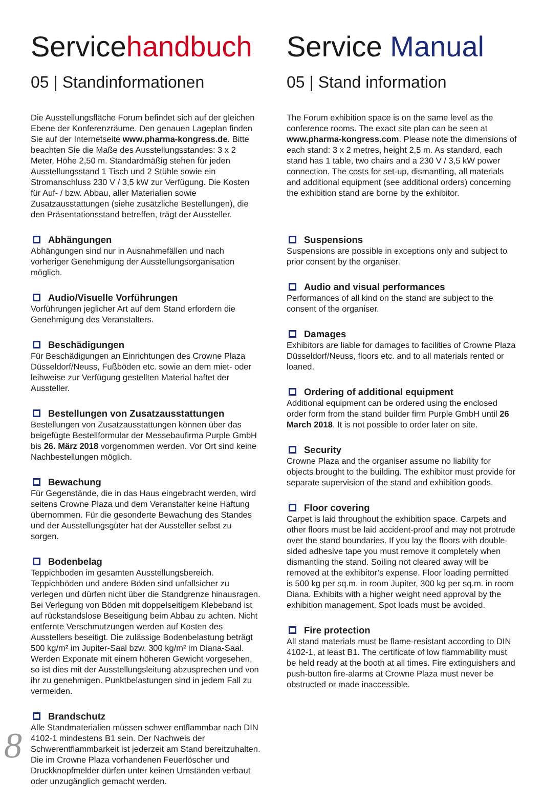Servicehandbuch
05 | Standinformationen
Die Ausstellungsfläche Forum befindet sich auf der gleichen Ebene der Konferenzräume. Den genauen Lageplan finden Sie auf der Internetseite www.pharma-kongress.de. Bitte beachten Sie die Maße des Ausstellungsstandes: 3 x 2 Meter, Höhe 2,50 m. Standardmäßig stehen für jeden Ausstellungsstand 1 Tisch und 2 Stühle sowie ein Stromanschluss 230 V / 3,5 kW zur Verfügung. Die Kosten für Auf- / bzw. Abbau, aller Materialien sowie Zusatzausstattungen (siehe zusätzliche Bestellungen), die den Präsentationsstand betreffen, trägt der Aussteller.
Abhängungen
Abhängungen sind nur in Ausnahmefällen und nach vorheriger Genehmigung der Ausstellungsorganisation möglich.
Audio/Visuelle Vorführungen
Vorführungen jeglicher Art auf dem Stand erfordern die Genehmigung des Veranstalters.
Beschädigungen
Für Beschädigungen an Einrichtungen des Crowne Plaza Düsseldorf/Neuss, Fußböden etc. sowie an dem miet- oder leihweise zur Verfügung gestellten Material haftet der Aussteller.
Bestellungen von Zusatzausstattungen
Bestellungen von Zusatzausstattungen können über das beigefügte Bestellformular der Messebaufirma Purple GmbH bis 26. März 2018 vorgenommen werden. Vor Ort sind keine Nachbestellungen möglich.
Bewachung
Für Gegenstände, die in das Haus eingebracht werden, wird seitens Crowne Plaza und dem Veranstalter keine Haftung übernommen. Für die gesonderte Bewachung des Standes und der Ausstellungsgüter hat der Aussteller selbst zu sorgen.
Bodenbelag
Teppichboden im gesamten Ausstellungsbereich. Teppichböden und andere Böden sind unfallsicher zu verlegen und dürfen nicht über die Standgrenze hinausragen. Bei Verlegung von Böden mit doppelseitigem Klebeband ist auf rückstandslose Beseitigung beim Abbau zu achten. Nicht entfernte Verschmutzungen werden auf Kosten des Ausstellers beseitigt. Die zulässige Bodenbelastung beträgt 500 kg/m² im Jupiter-Saal bzw. 300 kg/m² im Diana-Saal. Werden Exponate mit einem höheren Gewicht vorgesehen, so ist dies mit der Ausstellungsleitung abzusprechen und von ihr zu genehmigen. Punktbelastungen sind in jedem Fall zu vermeiden.
Brandschutz
Alle Standmaterialien müssen schwer entflammbar nach DIN 4102-1 mindestens B1 sein. Der Nachweis der Schwerentflammbarkeit ist jederzeit am Stand bereitzuhalten. Die im Crowne Plaza vorhandenen Feuerlöscher und Druckknopfmelder dürfen unter keinen Umständen verbaut oder unzugänglich gemacht werden.
Service Manual
05 | Stand information
The Forum exhibition space is on the same level as the conference rooms. The exact site plan can be seen at www.pharma-kongress.com. Please note the dimensions of each stand: 3 x 2 metres, height 2,5 m. As standard, each stand has 1 table, two chairs and a 230 V / 3,5 kW power connection. The costs for set-up, dismantling, all materials and additional equipment (see additional orders) concerning the exhibition stand are borne by the exhibitor.
Suspensions
Suspensions are possible in exceptions only and subject to prior consent by the organiser.
Audio and visual performances
Performances of all kind on the stand are subject to the consent of the organiser.
Damages
Exhibitors are liable for damages to facilities of Crowne Plaza Düsseldorf/Neuss, floors etc. and to all materials rented or loaned.
Ordering of additional equipment
Additional equipment can be ordered using the enclosed order form from the stand builder firm Purple GmbH until 26 March 2018. It is not possible to order later on site.
Security
Crowne Plaza and the organiser assume no liability for objects brought to the building. The exhibitor must provide for separate supervision of the stand and exhibition goods.
Floor covering
Carpet is laid throughout the exhibition space. Carpets and other floors must be laid accident-proof and may not protrude over the stand boundaries. If you lay the floors with double-sided adhesive tape you must remove it completely when dismantling the stand. Soiling not cleared away will be removed at the exhibitor’s expense. Floor loading permitted is 500 kg per sq.m. in room Jupiter, 300 kg per sq.m. in room Diana. Exhibits with a higher weight need approval by the exhibition management. Spot loads must be avoided.
Fire protection
All stand materials must be flame-resistant according to DIN 4102-1, at least B1. The certificate of low flammability must be held ready at the booth at all times. Fire extinguishers and push-button fire-alarms at Crowne Plaza must never be obstructed or made inaccessible.
8